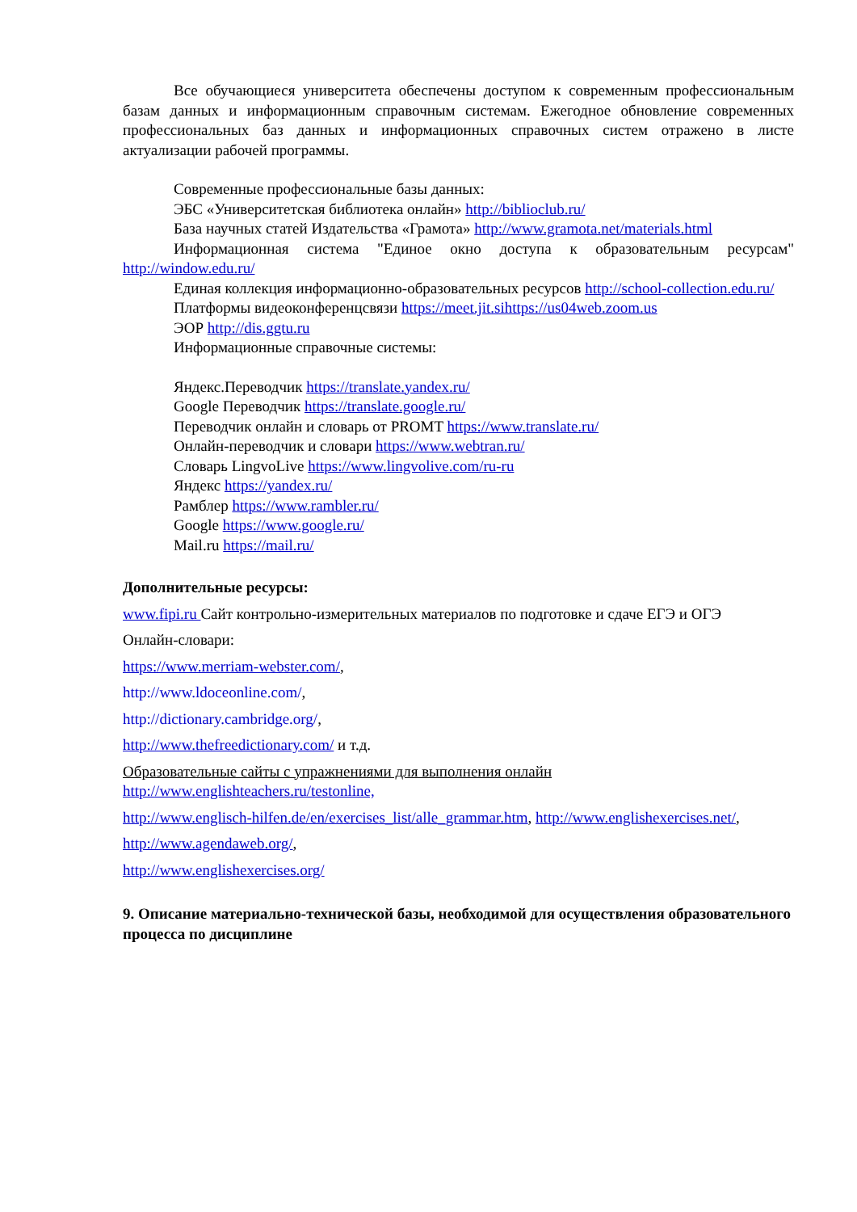Все обучающиеся университета обеспечены доступом к современным профессиональным базам данных и информационным справочным системам. Ежегодное обновление современных профессиональных баз данных и информационных справочных систем отражено в листе актуализации рабочей программы.
Современные профессиональные базы данных:
ЭБС «Университетская библиотека онлайн» http://biblioclub.ru/
База научных статей Издательства «Грамота» http://www.gramota.net/materials.html
Информационная система "Единое окно доступа к образовательным ресурсам" http://window.edu.ru/
Единая коллекция информационно-образовательных ресурсов http://school-collection.edu.ru/
Платформы видеоконференцсвязи https://meet.jit.sihttps://us04web.zoom.us
ЭОР http://dis.ggtu.ru
Информационные справочные системы:
Яндекс.Переводчик https://translate.yandex.ru/
Google Переводчик https://translate.google.ru/
Переводчик онлайн и словарь от PROMT https://www.translate.ru/
Онлайн-переводчик и словари https://www.webtran.ru/
Словарь LingvoLive https://www.lingvolive.com/ru-ru
Яндекс https://yandex.ru/
Рамблер https://www.rambler.ru/
Google https://www.google.ru/
Mail.ru https://mail.ru/
Дополнительные ресурсы:
www.fipi.ru Сайт контрольно-измерительных материалов по подготовке и сдаче ЕГЭ и ОГЭ
Онлайн-словари:
https://www.merriam-webster.com/,
http://www.ldoceonline.com/,
http://dictionary.cambridge.org/,
http://www.thefreedictionary.com/ и т.д.
Образовательные сайты с упражнениями для выполнения онлайн
http://www.englishteachers.ru/testonline,
http://www.englisch-hilfen.de/en/exercises_list/alle_grammar.htm, http://www.englishexercises.net/,
http://www.agendaweb.org/,
http://www.englishexercises.org/
9. Описание материально-технической базы, необходимой для осуществления образовательного процесса по дисциплине